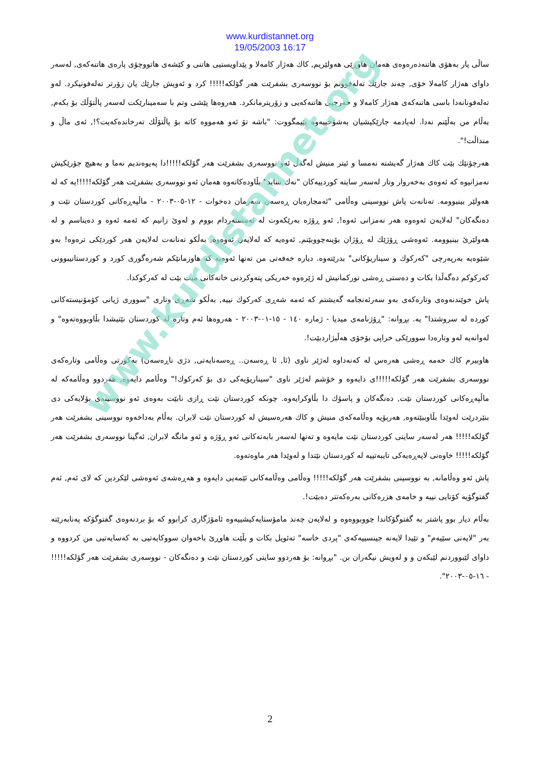www.kurdistannet.org
19/05/2003 16:17
ساڵی پار بەهۆی هاتنەدەرەوەی هەمان هاوڕێی هەولێریم, كاك هەژار كامەلا و پێداویستیی هاتنی و كێشەی هاتووچۆی پارەی هاتنەكەی, لەسەر داوای هەژار كامەلا خۆی, چەند جارێك تەلەفوونم بۆ نووسەری بشفرێت هەر گۆلكە!!!!! كرد و ئەویش جارێك یان زۆرتر تەلەفونیكرد. لەو تەلەفونانەدا باسی هاتنەكەی هەژار كامەلا و خەرجیی هاتنەكەیی و زۆریترمانكرد. هەروەها پێشی وتم با سەمینارێكت لەسەر پاڵتۆڵك بۆ بكەم, بەڵام من بەڵێنم نەدا. لەیادمە جارێكیشیان بەشۆخییەوە پێیمگووت: "باشە تۆ ئەو هەمووە كاتە بۆ پاڵتۆڵك تەرخاندەكەیت؟!, ئەی ماڵ و منداڵت!".
هەرچۆنێك بێت كاك هەژار گەیشتە نەمسا و ئیتر منیش لەگەڵ ئەو نووسەری بشفرێت هەر گۆلكە!!!!!دا پەیوەندیم نەما و بەهیچ جۆرێكیش نەمزانیوە كە ئەوەی بەخەروار وتار لەسەر سایتە كوردییەكان "نەك ساید" بڵاودەكاتەوە هەمان ئەو نووسەری بشفرێت هەر گۆلكە!!!!!یە كە لە هەولێر بینیوومە. تەنانەت پاش نووسینی وەڵامی "ئەمجارەیان ڕەسەن سەرمان دەخوات - ١٢-٠٥-٢٠٠٣ - ماڵپەڕەكانی كوردستان نێت و دەنگەكان" لەلایەن ئەوەوە هەر نەمزانی ئەوە!, ئەو ڕۆژە بەرێكەوت لە ئەمستەردام بووم و لەوێ زانیم كە ئەمە ئەوە و دەیناسم و لە هەولێرێ بینیوومە. ئەوەشی ڕۆژێك لە ڕۆژان بۆینەچووبێتم, ئەوەیە كە لەلایەن ئەوەوە, بەڵكو تەنانەت لەلایەن هەر كوردێكی ترەوە! بەو شێوەیە بەرپەرچی "كەركوك و سیناریۆكانی" بدرێتەوە. دیارە خەفەتی من تەنها ئەوەیە كە هاوزمانێكم شەرەگوری كورد و كوردستانیبوونی كەركوكم دەگەڵدا بكات و دەستی ڕەشی توركمانیش لە ژێرەوە خەریكی پتەوكردنی خانەكانی میت بێت لە كەركوكدا.
پاش خوێندنەوەی وتارەكەی بەو سەرئەنجامە گەیشتم كە ئەمە شەڕی كەركوك نییە, بەڵكو شەڕی وتاری "سووری ژیانی كۆمۆنیستەكانی كوردە لە سروشتدا" یە. بڕوانە: "ڕۆژنامەی میدیا - ژمارە ١٤٠ - ١٥-٠١-٢٠٠٣ - هەروەها ئەم وتارە لە كوردستان نێتیشدا بڵاوبووەتەوە" و لەوانەیە لەو وتارەدا سوورێكی خراپی بۆخۆی هەڵبژاردبێت!.
هاوبیرم كاك حەمە ڕەشی هەرەس لە كەنەداوە لەژێر ناوی (ئا, ئا ڕەسەن.. ڕەسەنایەتی, دژی ناڕەسەن) بەكورتی وەڵامی وتارەكەی نووسەری بشفرێت هەر گۆلكە!!!!!ی دایەوە و خۆشم لەژێر ناوی "سیناریۆیەكی دی بۆ كەركوك!" وەڵامم دایەوە, هەردوو وەڵامەكە لە ماڵپەڕەكانی كوردستان نێت, دەنگەكان و پاسۆك دا بڵاوكرایەوە. چونكە كوردستان نێت ڕازی نابێت بەوەی ئەو نووسینەی بۆلایەكی دی بنێردرێت لەوێدا بڵاوببێتەوە, هەربۆیە وەڵامەكەی منیش و كاك هەرەسیش لە كوردستان نێت لابران. بەڵام بەداخەوە نووسینی بشفرێت هەر گۆلكە!!!!! هەر لەسەر سایتی كوردستان نێت مایەوە و تەنها لەسەر بابەتەكانی ئەو ڕۆژە و ئەو مانگە لابران, ئەگینا نووسەری بشفرێت هەر گۆلكە!!!!! خاوەنی لاپەڕەیەكی تایبەتییە لە كوردستان نێتدا و لەوێدا هەر ماوەتەوە.
پاش ئەو وەڵامانە, بە نووسینی بشفرێت هەر گۆلكە!!!!! وەڵامی وەڵامەكانی ئێمەیی دایەوە و هەڕەشەی ئەوەشی لێكردین كە لای ئەم, ئەم گفتوگۆیە كۆتایی نییە و خامەی هزرەكانی بەرەكەتتر دەبێت!.
بەڵام دیار بوو پاشتر بە گفتوگۆكاندا چووبووەوە و لەلایەن چەند مامۆستایەكیشییەوە ئامۆژگاری كرابوو كە بۆ بردنەوەی گفتوگۆكە پەنابەرێتە بەر "لایەنی سێیەم" و تێیدا لایەنە جینسییەكەی "پردی خاسە" تەئویل بكات و بڵێت هاوڕێ باخەوان سووكایەتیی بە كەسایەتیی من كردووە و داوای لێبووردنم لێبكەن و و لەویش نیگەران بن. "بڕوانە: بۆ هەردوو سایتی كوردستان نێت و دەنگەكان - نووسەری بشفرێت هەر گۆلكە!!!!! - ١٦-٠٥-٢٠٠٣".
2
www.kurdistannet.org